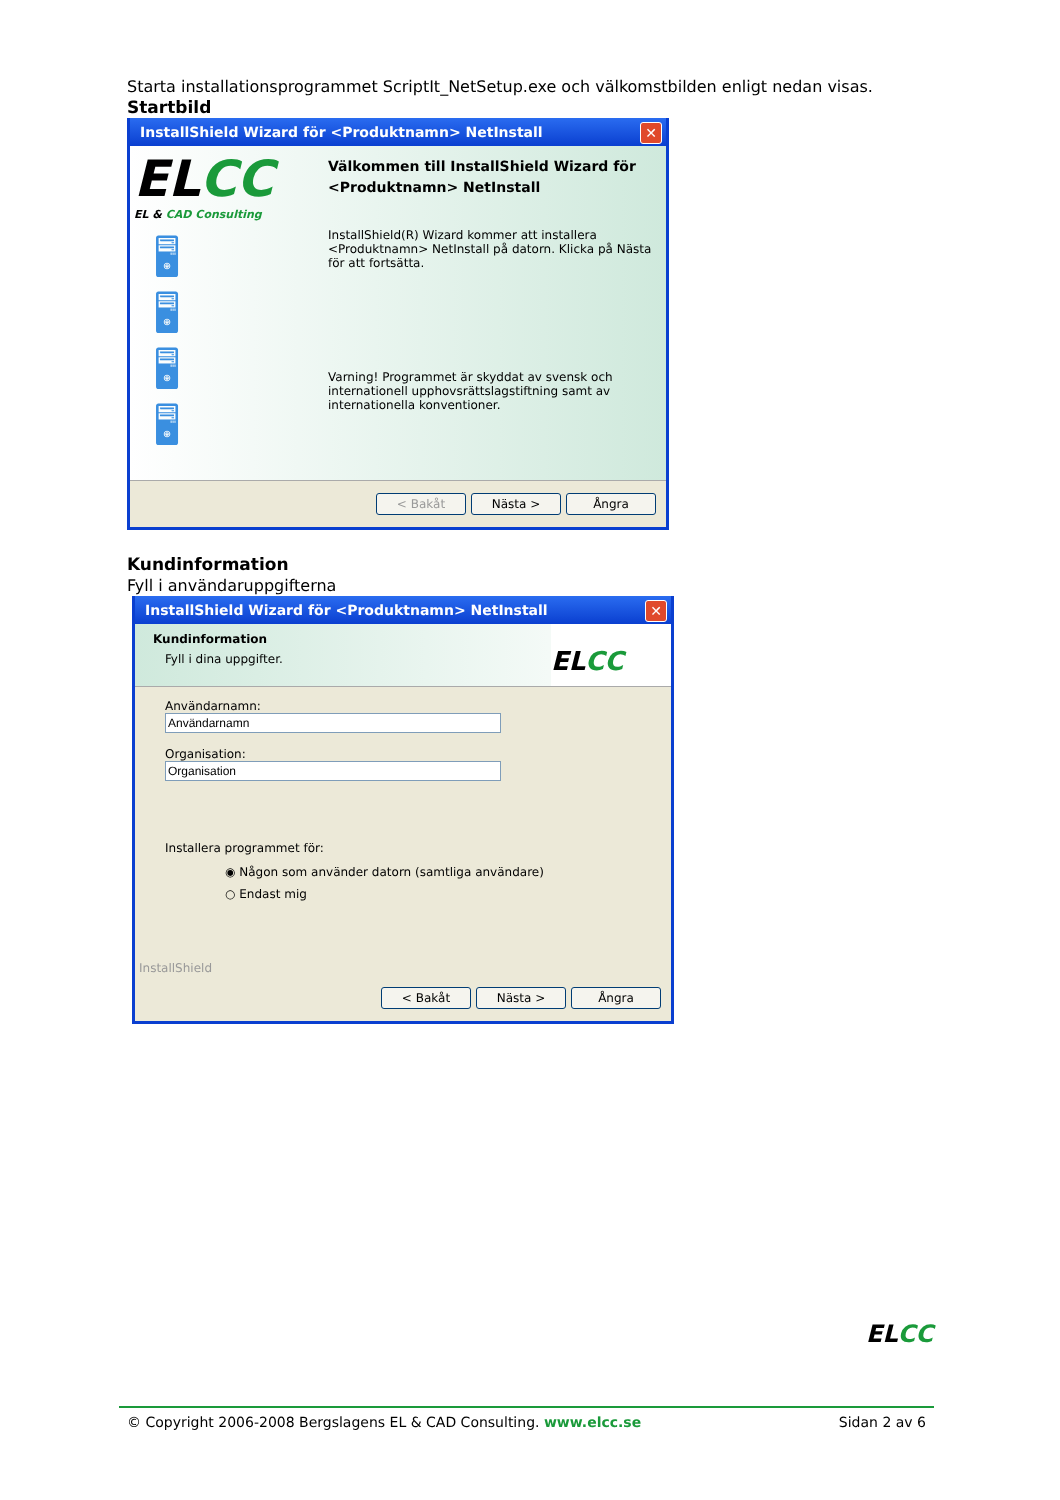Starta installationsprogrammet ScriptIt_NetSetup.exe och välkomstbilden enligt nedan visas.
Startbild
InstallShield Wizard för <Produktnamn> NetInstall
✕
ELCC
EL & CAD Consulting
🖥
🖥
🖥
🖥
Välkommen till InstallShield Wizard för <Produktnamn> NetInstall
InstallShield(R) Wizard kommer att installera <Produktnamn> NetInstall på datorn. Klicka på Nästa för att fortsätta.
Varning! Programmet är skyddat av svensk och internationell upphovsrättslagstiftning samt av internationella konventioner.
< Bakåt Nästa > Ångra
Kundinformation
Fyll i användaruppgifterna
InstallShield Wizard för <Produktnamn> NetInstall
✕
Kundinformation
Fyll i dina uppgifter.
EL CC
Användarnamn:
Organisation:
Installera programmet för:
◉ Någon som använder datorn (samtliga användare)
○ Endast mig
InstallShield
< Bakåt Nästa > Ångra
ELCC
© Copyright 2006-2008 Bergslagens EL & CAD Consulting. www.elcc.se Sidan 2 av 6